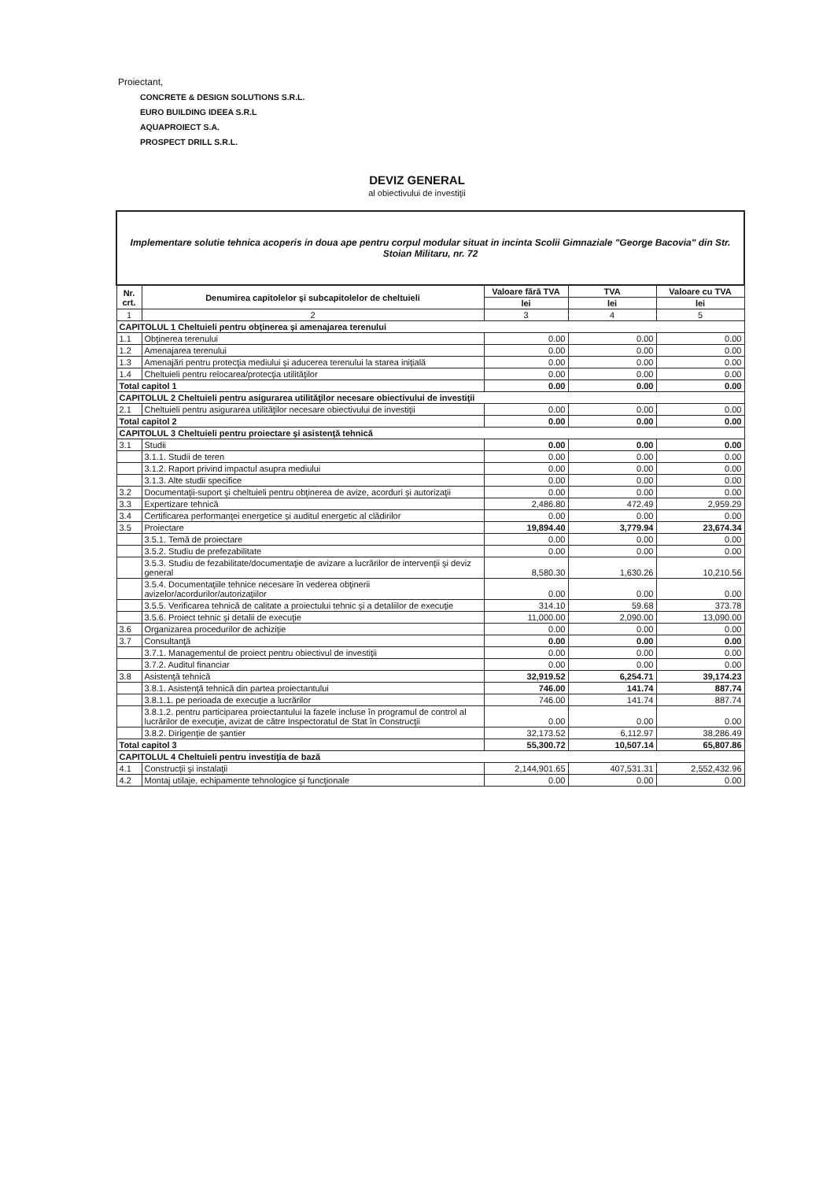Proiectant,
CONCRETE & DESIGN SOLUTIONS S.R.L.
EURO BUILDING IDEEA S.R.L
AQUAPROIECT S.A.
PROSPECT DRILL S.R.L.
DEVIZ GENERAL
al obiectivului de investiţii
| Implementare solutie tehnica acoperis in doua ape pentru corpul modular situat in incinta Scolii Gimnaziale "George Bacovia" din Str. Stoian Militaru, nr. 72 | | | | |
| Nr. crt. | Denumirea capitolelor şi subcapitolelor de cheltuieli | Valoare fără TVA | TVA | Valoare cu TVA |
| | | lei | lei | lei |
| 1 | 2 | 3 | 4 | 5 |
| CAPITOLUL 1 Cheltuieli pentru obţinerea şi amenajarea terenului | | | | |
| 1.1 | Obţinerea terenului | 0.00 | 0.00 | 0.00 |
| 1.2 | Amenajarea terenului | 0.00 | 0.00 | 0.00 |
| 1.3 | Amenajări pentru protecţia mediului şi aducerea terenului la starea iniţială | 0.00 | 0.00 | 0.00 |
| 1.4 | Cheltuieli pentru relocarea/protecţia utilităţilor | 0.00 | 0.00 | 0.00 |
| Total capitol 1 | | 0.00 | 0.00 | 0.00 |
| CAPITOLUL 2 Cheltuieli pentru asigurarea utilităţilor necesare obiectivului de investiţii | | | | |
| 2.1 | Cheltuieli pentru asigurarea utilităţilor necesare obiectivului de investiţii | 0.00 | 0.00 | 0.00 |
| Total capitol 2 | | 0.00 | 0.00 | 0.00 |
| CAPITOLUL 3 Cheltuieli pentru proiectare şi asistenţă tehnică | | | | |
| 3.1 | Studii | 0.00 | 0.00 | 0.00 |
| | 3.1.1. Studii de teren | 0.00 | 0.00 | 0.00 |
| | 3.1.2. Raport privind impactul asupra mediului | 0.00 | 0.00 | 0.00 |
| | 3.1.3. Alte studii specifice | 0.00 | 0.00 | 0.00 |
| 3.2 | Documentaţii-suport şi cheltuieli pentru obţinerea de avize, acorduri şi autorizaţii | 0.00 | 0.00 | 0.00 |
| 3.3 | Expertizare tehnică | 2,486.80 | 472.49 | 2,959.29 |
| 3.4 | Certificarea performanţei energetice şi auditul energetic al clădirilor | 0.00 | 0.00 | 0.00 |
| 3.5 | Proiectare | 19,894.40 | 3,779.94 | 23,674.34 |
| | 3.5.1. Temă de proiectare | 0.00 | 0.00 | 0.00 |
| | 3.5.2. Studiu de prefezabilitate | 0.00 | 0.00 | 0.00 |
| | 3.5.3. Studiu de fezabilitate/documentaţie de avizare a lucrărilor de intervenţii şi deviz general | 8,580.30 | 1,630.26 | 10,210.56 |
| | 3.5.4. Documentaţiile tehnice necesare în vederea obţinerii avizelor/acordurilor/autorizaţiilor | 0.00 | 0.00 | 0.00 |
| | 3.5.5. Verificarea tehnică de calitate a proiectului tehnic şi a detaliilor de execuţie | 314.10 | 59.68 | 373.78 |
| | 3.5.6. Proiect tehnic şi detalii de execuţie | 11,000.00 | 2,090.00 | 13,090.00 |
| 3.6 | Organizarea procedurilor de achiziţie | 0.00 | 0.00 | 0.00 |
| 3.7 | Consultanţă | 0.00 | 0.00 | 0.00 |
| | 3.7.1. Managementul de proiect pentru obiectivul de investiţii | 0.00 | 0.00 | 0.00 |
| | 3.7.2. Auditul financiar | 0.00 | 0.00 | 0.00 |
| 3.8 | Asistenţă tehnică | 32,919.52 | 6,254.71 | 39,174.23 |
| | 3.8.1. Asistenţă tehnică din partea proiectantului | 746.00 | 141.74 | 887.74 |
| | 3.8.1.1. pe perioada de execuţie a lucrărilor | 746.00 | 141.74 | 887.74 |
| | 3.8.1.2. pentru participarea proiectantului la fazele incluse în programul de control al lucrărilor de execuţie, avizat de către Inspectoratul de Stat în Construcţii | 0.00 | 0.00 | 0.00 |
| | 3.8.2. Dirigenţie de şantier | 32,173.52 | 6,112.97 | 38,286.49 |
| Total capitol 3 | | 55,300.72 | 10,507.14 | 65,807.86 |
| CAPITOLUL 4 Cheltuieli pentru investiţia de bază | | | | |
| 4.1 | Construcţii şi instalaţii | 2,144,901.65 | 407,531.31 | 2,552,432.96 |
| 4.2 | Montaj utilaje, echipamente tehnologice şi funcţionale | 0.00 | 0.00 | 0.00 |